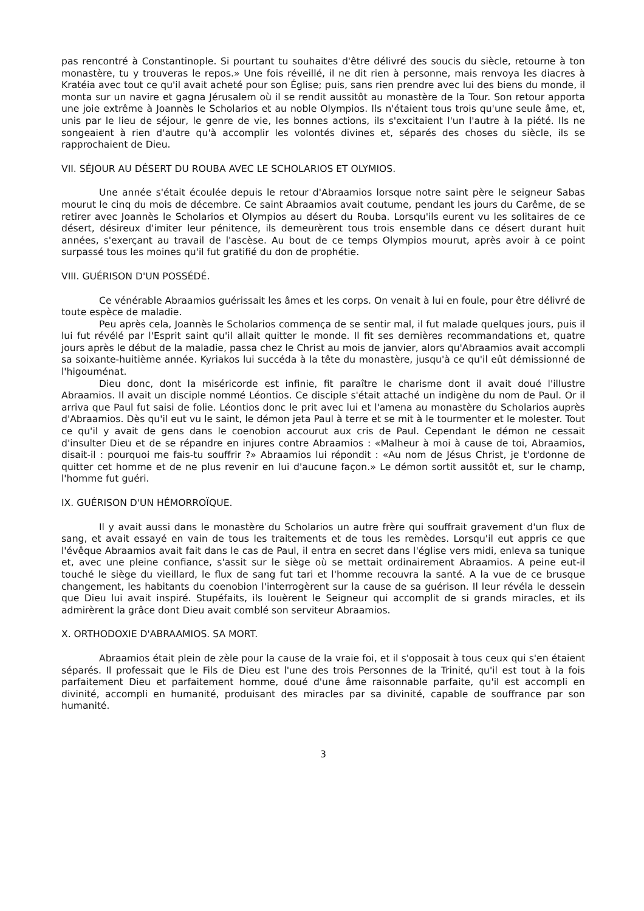pas rencontré à Constantinople. Si pourtant tu souhaites d'être délivré des soucis du siècle, retourne à ton monastère, tu y trouveras le repos.» Une fois réveillé, il ne dit rien à personne, mais renvoya les diacres à Kratéia avec tout ce qu'il avait acheté pour son Église; puis, sans rien prendre avec lui des biens du monde, il monta sur un navire et gagna Jérusalem où il se rendit aussitôt au monastère de la Tour. Son retour apporta une joie extrême à Joannès le Scholarios et au noble Olympios. Ils n'étaient tous trois qu'une seule âme, et, unis par le lieu de séjour, le genre de vie, les bonnes actions, ils s'excitaient l'un l'autre à la piété. Ils ne songeaient à rien d'autre qu'à accomplir les volontés divines et, séparés des choses du siècle, ils se rapprochaient de Dieu.
VII. SÉJOUR AU DÉSERT DU ROUBA AVEC LE SCHOLARIOS ET OLYMIOS.
Une année s'était écoulée depuis le retour d'Abraamios lorsque notre saint père le seigneur Sabas mourut le cinq du mois de décembre. Ce saint Abraamios avait coutume, pendant les jours du Carême, de se retirer avec Joannès le Scholarios et Olympios au désert du Rouba. Lorsqu'ils eurent vu les solitaires de ce désert, désireux d'imiter leur pénitence, ils demeurèrent tous trois ensemble dans ce désert durant huit années, s'exerçant au travail de l'ascèse. Au bout de ce temps Olympios mourut, après avoir à ce point surpassé tous les moines qu'il fut gratifié du don de prophétie.
VIII. GUÉRISON D'UN POSSÉDÉ.
Ce vénérable Abraamios guérissait les âmes et les corps. On venait à lui en foule, pour être délivré de toute espèce de maladie.
Peu après cela, Joannès le Scholarios commença de se sentir mal, il fut malade quelques jours, puis il lui fut révélé par l'Esprit saint qu'il allait quitter le monde. Il fit ses dernières recommandations et, quatre jours après le début de la maladie, passa chez le Christ au mois de janvier, alors qu'Abraamios avait accompli sa soixante-huitième année. Kyriakos lui succéda à la tête du monastère, jusqu'à ce qu'il eût démissionné de l'higouménat.
Dieu donc, dont la miséricorde est infinie, fit paraître le charisme dont il avait doué l'illustre Abraamios. Il avait un disciple nommé Léontios. Ce disciple s'était attaché un indigène du nom de Paul. Or il arriva que Paul fut saisi de folie. Léontios donc le prit avec lui et l'amena au monastère du Scholarios auprès d'Abraamios. Dès qu'il eut vu le saint, le démon jeta Paul à terre et se mit à le tourmenter et le molester. Tout ce qu'il y avait de gens dans le coenobion accourut aux cris de Paul. Cependant le démon ne cessait d'insulter Dieu et de se répandre en injures contre Abraamios : «Malheur à moi à cause de toi, Abraamios, disait-il : pourquoi me fais-tu souffrir ?» Abraamios lui répondit : «Au nom de Jésus Christ, je t'ordonne de quitter cet homme et de ne plus revenir en lui d'aucune façon.» Le démon sortit aussitôt et, sur le champ, l'homme fut guéri.
IX. GUÉRISON D'UN HÉMORROÏQUE.
Il y avait aussi dans le monastère du Scholarios un autre frère qui souffrait gravement d'un flux de sang, et avait essayé en vain de tous les traitements et de tous les remèdes. Lorsqu'il eut appris ce que l'évêque Abraamios avait fait dans le cas de Paul, il entra en secret dans l'église vers midi, enleva sa tunique et, avec une pleine confiance, s'assit sur le siège où se mettait ordinairement Abraamios. A peine eut-il touché le siège du vieillard, le flux de sang fut tari et l'homme recouvra la santé. A la vue de ce brusque changement, les habitants du coenobion l'interrogèrent sur la cause de sa guérison. Il leur révéla le dessein que Dieu lui avait inspiré. Stupéfaits, ils louèrent le Seigneur qui accomplit de si grands miracles, et ils admirèrent la grâce dont Dieu avait comblé son serviteur Abraamios.
X. ORTHODOXIE D'ABRAAMIOS. SA MORT.
Abraamios était plein de zèle pour la cause de la vraie foi, et il s'opposait à tous ceux qui s'en étaient séparés. Il professait que le Fils de Dieu est l'une des trois Personnes de la Trinité, qu'il est tout à la fois parfaitement Dieu et parfaitement homme, doué d'une âme raisonnable parfaite, qu'il est accompli en divinité, accompli en humanité, produisant des miracles par sa divinité, capable de souffrance par son humanité.
3